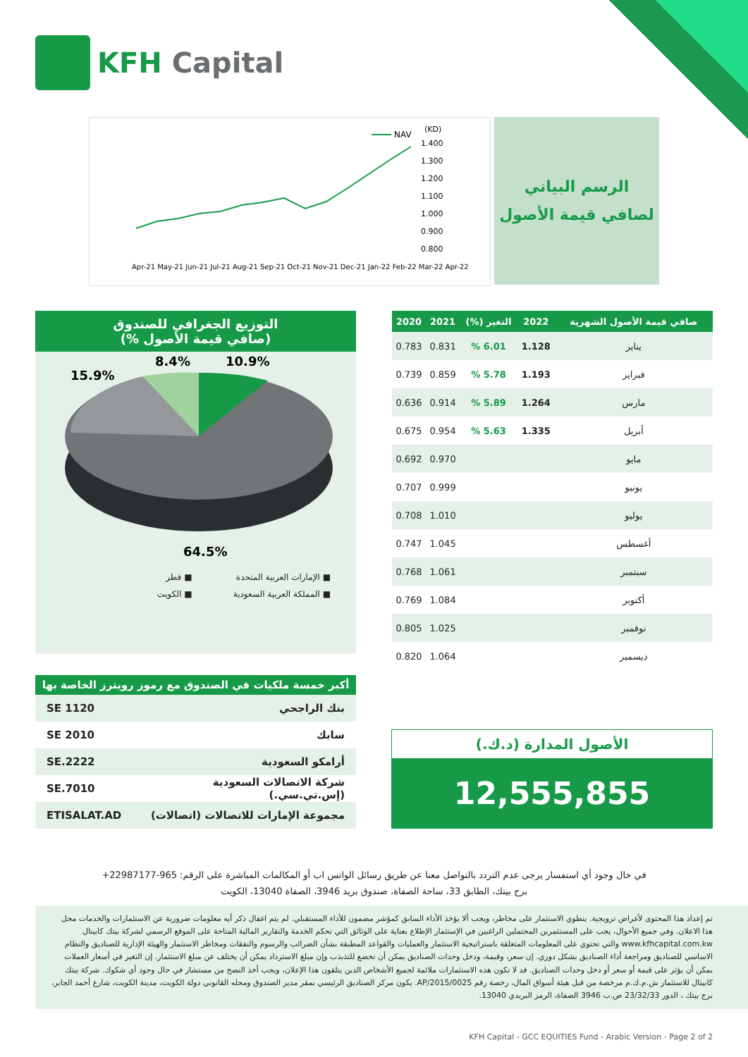KFH Capital
NAV
(KD)
1.400
1.300
1.200
1.100
1.000
0.900
0.800
Apr-21 May-21 Jun-21 Jul-21 Aug-21 Sep-21 Oct-21 Nov-21 Dec-21 Jan-22 Feb-22 Mar-22 Apr-22
الرسم البياني
لصافي قيمة الأصول
التوزيع الجغرافي للصندوق
(صافي قيمة الأصول %)
10.9%
8.4%
15.9%
64.5%
■ الإمارات العربية المتحدة ■ قطر ■ المملكة العربية السعودية ■ الكويت
| صافي قيمة الأصول الشهرية | 2022 | التغير (%) | 2021 | 2020 |
| --- | --- | --- | --- | --- |
| يناير | 1.128 | 6.01 % | 0.831 | 0.783 |
| فبراير | 1.193 | 5.78 % | 0.859 | 0.739 |
| مارس | 1.264 | 5.89 % | 0.914 | 0.636 |
| أبريل | 1.335 | 5.63 % | 0.954 | 0.675 |
| مايو | | | 0.970 | 0.692 |
| يونيو | | | 0.999 | 0.707 |
| يوليو | | | 1.010 | 0.708 |
| أغسطس | | | 1.045 | 0.747 |
| سبتمبر | | | 1.061 | 0.768 |
| أكتوبر | | | 1.084 | 0.769 |
| نوفمبر | | | 1.025 | 0.805 |
| ديسمبر | | | 1.064 | 0.820 |
أكبر خمسة ملكيات في الصندوق مع رموز رويترز الخاصة بها
| بنك الراجحي | 1120 SE |
| سابك | 2010 SE |
| أرامكو السعودية | 2222.SE |
| شركة الاتصالات السعودية (إس.تي.سي.) | 7010.SE |
| مجموعة الإمارات للاتصالات (اتصالات) | ETISALAT.AD |
الأصول المدارة (د.ك.)
12,555,855
في حال وجود أي استفسار يرجى عدم التردد بالتواصل معنا عن طريق رسائل الواتس اب أو المكالمات المباشرة على الرقم: 965-22987177+
برج بيتك، الطابق 33، ساحة الصفاة، صندوق بريد 3946، الصفاة 13040، الكويت
تم إعداد هذا المحتوى لأغراض ترويجية. ينطوي الاستثمار على مخاطر، ويجب ألا يؤخذ الأداء السابق كمؤشر مضمون للأداء المستقبلي. لم يتم اغفال ذكر أيه معلومات ضرورية عن الاستثمارات والخدمات محل هذا الاعلان. وفي جميع الأحوال، يجب على المستثمرين المحتملين الراغبين في الإستثمار الإطلاع بعناية على الوثائق التي تحكم الخدمة والتقارير المالية المتاحة على الموقع الرسمي لشركة بيتك كابيتال www.kfhcapital.com.kw والتي تحتوي على المعلومات المتعلقة باستراتيجية الاستثمار والعمليات والقواعد المطبقة بشأن الضرائب والرسوم والنفقات ومخاطر الاستثمار والهيئة الإدارية للصناديق والنظام الاساسي للصناديق ومراجعة أداء الصناديق بشكل دوري. إن سعر، وقيمة، ودخل وحدات الصناديق يمكن أن تخضع للتذبذب وإن مبلغ الاسترداد يمكن أن يختلف عن مبلغ الاستثمار. إن التغير في أسعار العملات يمكن أن يؤثر على قيمة أو سعر أو دخل وحدات الصناديق. قد لا تكون هذه الاستثمارات ملائمة لجميع الأشخاص الذين يتلقون هذا الإعلان، ويجب أخذ النصح من مستشار في حال وجود أي شكوك. شركة بيتك كابيتال للاستثمار ش.م.ك.م مرخصة من قبل هيئة أسواق المال، رخصة رقم AP/2015/0025. يكون مركز الصناديق الرئيسي بمقر مدير الصندوق ومحله القانوني دولة الكويت، مدينة الكويت، شارع أحمد الجابر، برج بيتك ، الدور 23/32/33 ص.ب 3946 الصفاة، الرمز البريدي 13040.
KFH Capital - GCC EQUITIES Fund - Arabic Version - Page 2 of 2